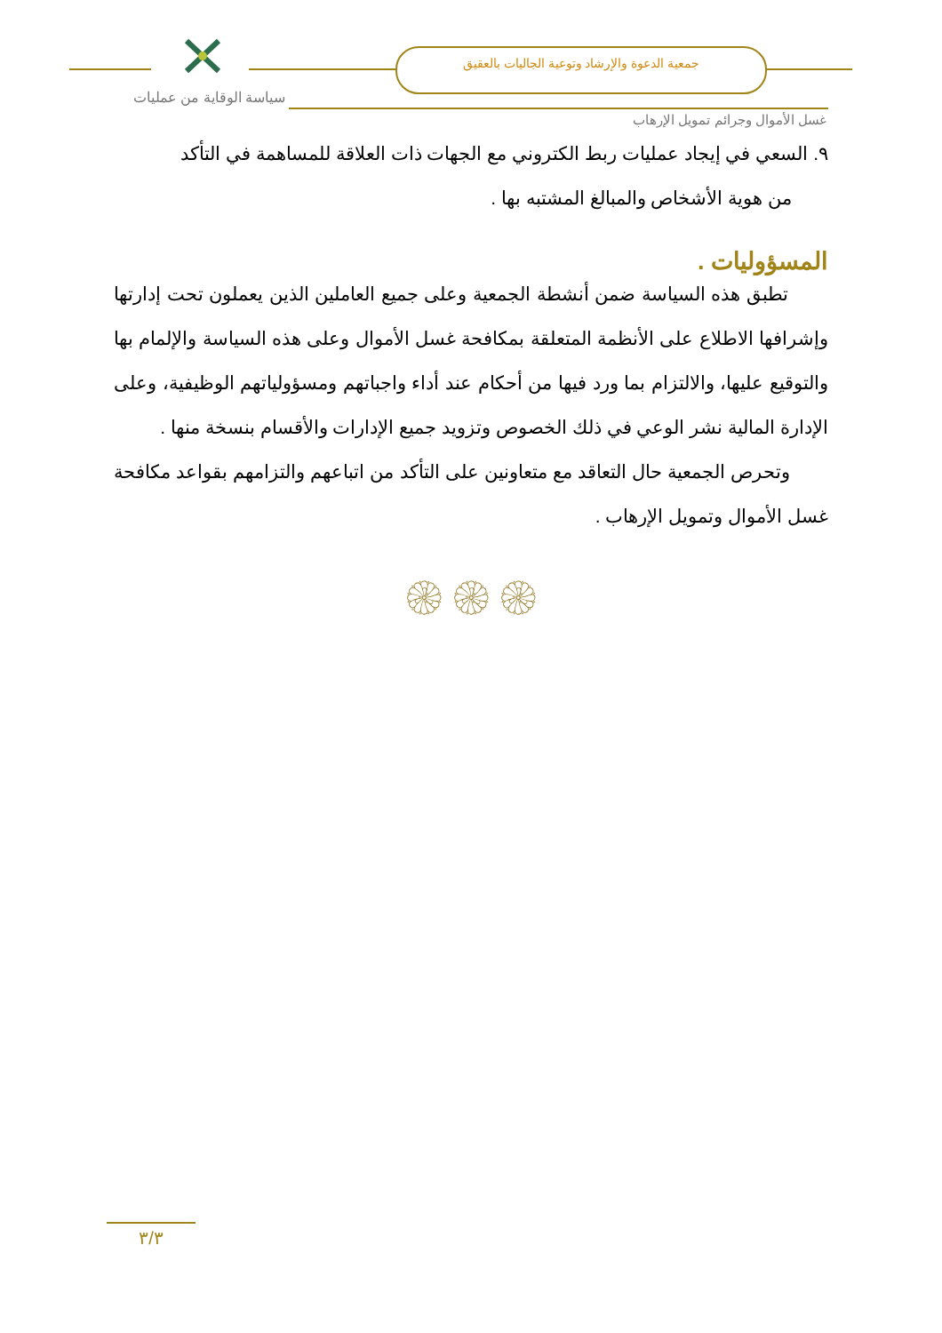جمعية الدعوة والإرشاد وتوعية الجاليات بالعقيق
سياسة الوقاية من عمليات
غسل الأموال وجرائم تمويل الإرهاب
٩. السعي في إيجاد عمليات ربط الكتروني مع الجهات ذات العلاقة للمساهمة في التأكد
من هوية الأشخاص والمبالغ المشتبه بها .
المسؤوليات .
تطبق هذه السياسة ضمن أنشطة الجمعية وعلى جميع العاملين الذين يعملون تحت إدارتها وإشرافها الاطلاع على الأنظمة المتعلقة بمكافحة غسل الأموال وعلى هذه السياسة والإلمام بها والتوقيع عليها، والالتزام بما ورد فيها من أحكام عند أداء واجباتهم ومسؤولياتهم الوظيفية، وعلى الإدارة المالية نشر الوعي في ذلك الخصوص وتزويد جميع الإدارات والأقسام بنسخة منها .
وتحرص الجمعية حال التعاقد مع متعاونين على التأكد من اتباعهم والتزامهم بقواعد مكافحة غسل الأموال وتمويل الإرهاب .
۞۞۞
٣/٣